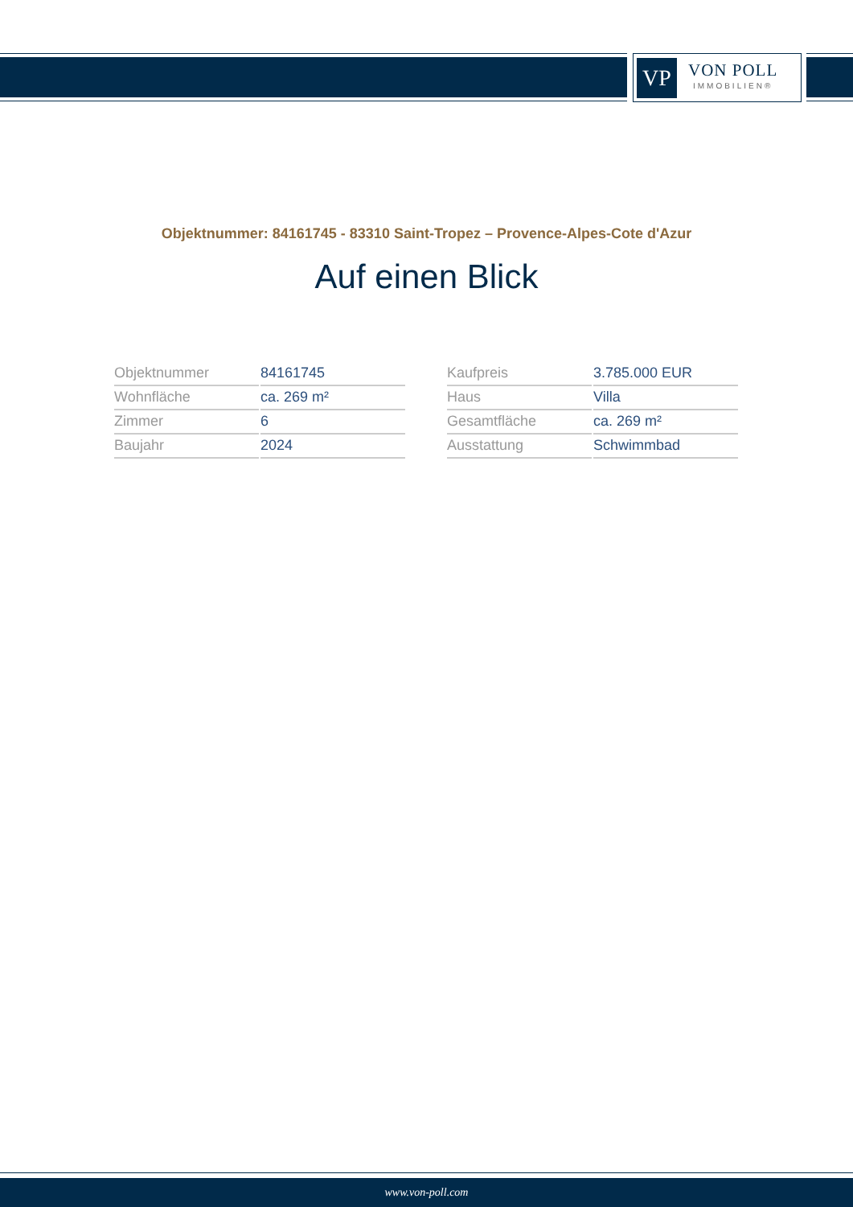VP
VON POLL
IMMOBILIEN®
Objektnummer: 84161745 - 83310 Saint-Tropez – Provence-Alpes-Cote d'Azur
Auf einen Blick
| Objektnummer | 84161745 |
| Wohnfläche | ca. 269 m² |
| Zimmer | 6 |
| Baujahr | 2024 |
| Kaufpreis | 3.785.000 EUR |
| Haus | Villa |
| Gesamtfläche | ca. 269 m² |
| Ausstattung | Schwimmbad |
www.von-poll.com